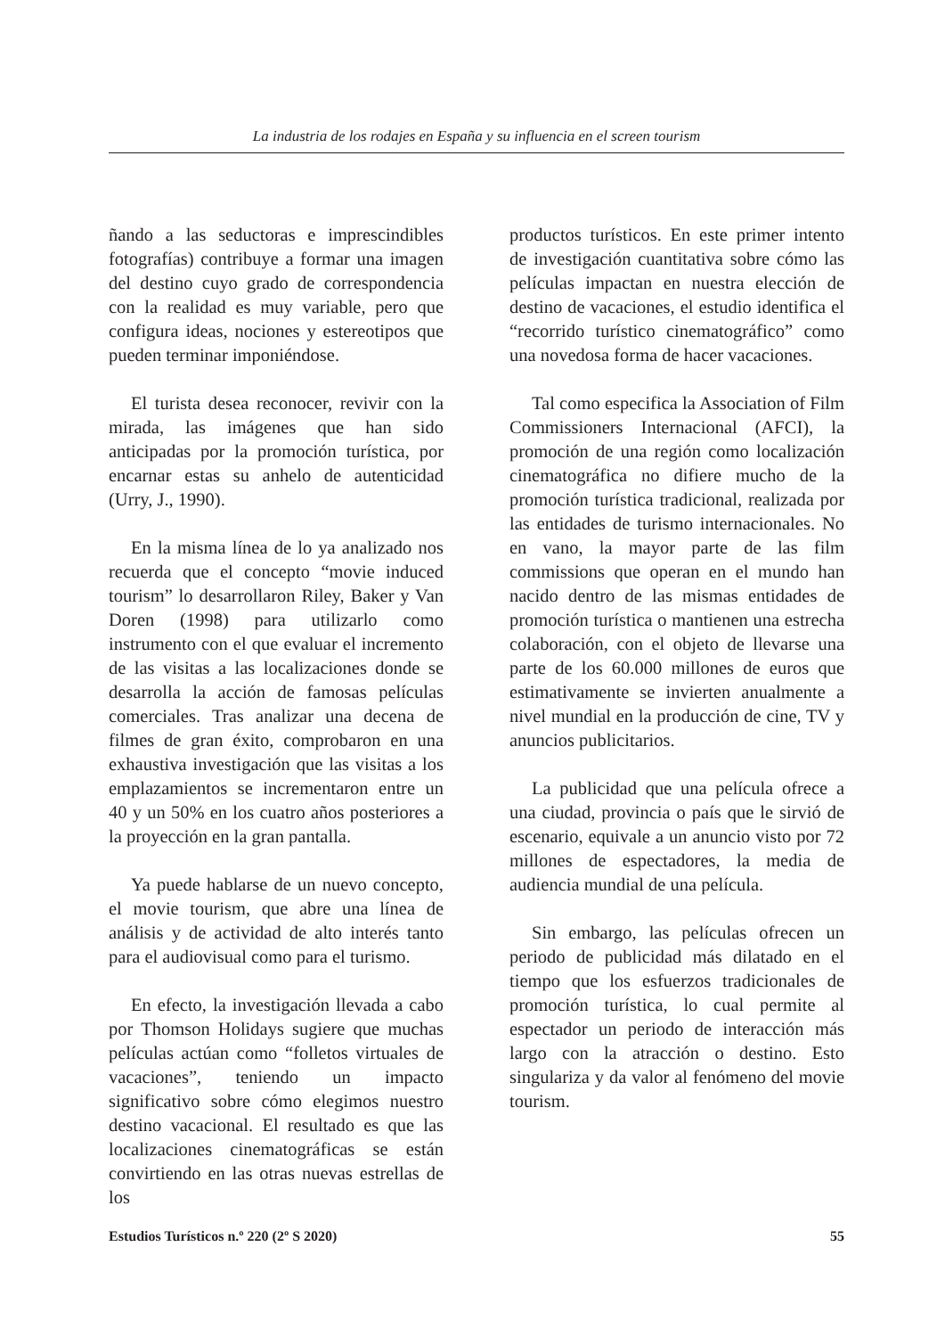La industria de los rodajes en España y su influencia en el screen tourism
ñando a las seductoras e imprescindibles fotografías) contribuye a formar una imagen del destino cuyo grado de correspondencia con la realidad es muy variable, pero que configura ideas, nociones y estereotipos que pueden terminar imponiéndose.
El turista desea reconocer, revivir con la mirada, las imágenes que han sido anticipadas por la promoción turística, por encarnar estas su anhelo de autenticidad (Urry, J., 1990).
En la misma línea de lo ya analizado nos recuerda que el concepto “movie induced tourism” lo desarrollaron Riley, Baker y Van Doren (1998) para utilizarlo como instrumento con el que evaluar el incremento de las visitas a las localizaciones donde se desarrolla la acción de famosas películas comerciales. Tras analizar una decena de filmes de gran éxito, comprobaron en una exhaustiva investigación que las visitas a los emplazamientos se incrementaron entre un 40 y un 50% en los cuatro años posteriores a la proyección en la gran pantalla.
Ya puede hablarse de un nuevo concepto, el movie tourism, que abre una línea de análisis y de actividad de alto interés tanto para el audiovisual como para el turismo.
En efecto, la investigación llevada a cabo por Thomson Holidays sugiere que muchas películas actúan como “folletos virtuales de vacaciones”, teniendo un impacto significativo sobre cómo elegimos nuestro destino vacacional. El resultado es que las localizaciones cinematográficas se están convirtiendo en las otras nuevas estrellas de los
productos turísticos. En este primer intento de investigación cuantitativa sobre cómo las películas impactan en nuestra elección de destino de vacaciones, el estudio identifica el “recorrido turístico cinematográfico” como una novedosa forma de hacer vacaciones.
Tal como especifica la Association of Film Commissioners Internacional (AFCI), la promoción de una región como localización cinematográfica no difiere mucho de la promoción turística tradicional, realizada por las entidades de turismo internacionales. No en vano, la mayor parte de las film commissions que operan en el mundo han nacido dentro de las mismas entidades de promoción turística o mantienen una estrecha colaboración, con el objeto de llevarse una parte de los 60.000 millones de euros que estimativamente se invierten anualmente a nivel mundial en la producción de cine, TV y anuncios publicitarios.
La publicidad que una película ofrece a una ciudad, provincia o país que le sirvió de escenario, equivale a un anuncio visto por 72 millones de espectadores, la media de audiencia mundial de una película.
Sin embargo, las películas ofrecen un periodo de publicidad más dilatado en el tiempo que los esfuerzos tradicionales de promoción turística, lo cual permite al espectador un periodo de interacción más largo con la atracción o destino. Esto singulariza y da valor al fenómeno del movie tourism.
Estudios Turísticos n.º 220 (2º S 2020) 55